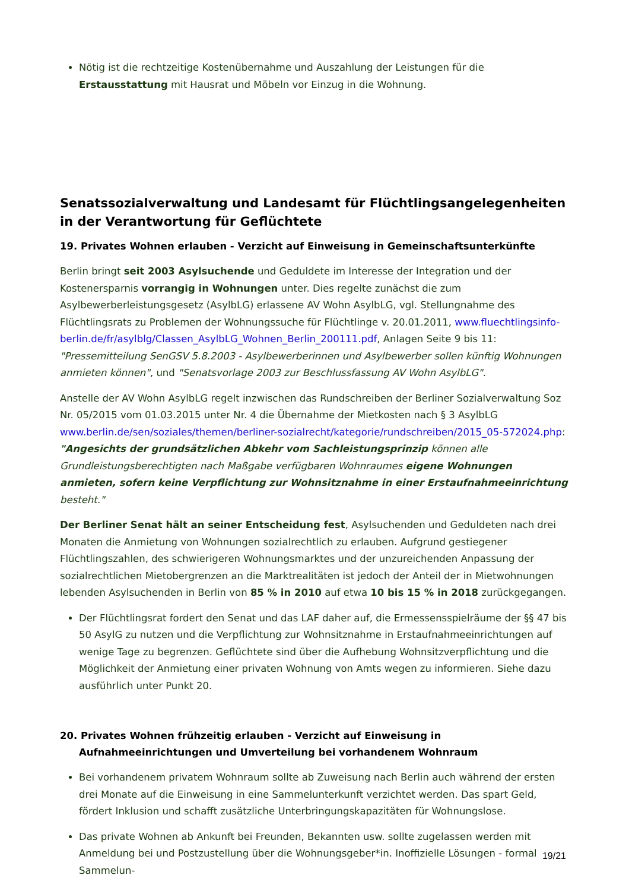Nötig ist die rechtzeitige Kostenübernahme und Auszahlung der Leistungen für die Erstausstattung mit Hausrat und Möbeln vor Einzug in die Wohnung.
Senatssozialverwaltung und Landesamt für Flüchtlingsangelegenheiten in der Verantwortung für Geflüchtete
19. Privates Wohnen erlauben - Verzicht auf Einweisung in Gemeinschaftsunterkünfte
Berlin bringt seit 2003 Asylsuchende und Geduldete im Interesse der Integration und der Kostenersparnis vorrangig in Wohnungen unter. Dies regelte zunächst die zum Asylbewerberleistungsgesetz (AsylbLG) erlassene AV Wohn AsylbLG, vgl. Stellungnahme des Flüchtlingsrats zu Problemen der Wohnungssuche für Flüchtlinge v. 20.01.2011, www.fluechtlingsinfo-berlin.de/fr/asylblg/Classen_AsylbLG_Wohnen_Berlin_200111.pdf, Anlagen Seite 9 bis 11: "Pressemitteilung SenGSV 5.8.2003 - Asylbewerberinnen und Asylbewerber sollen künftig Wohnungen anmieten können", und "Senatsvorlage 2003 zur Beschlussfassung AV Wohn AsylbLG".
Anstelle der AV Wohn AsylbLG regelt inzwischen das Rundschreiben der Berliner Sozialverwaltung Soz Nr. 05/2015 vom 01.03.2015 unter Nr. 4 die Übernahme der Mietkosten nach § 3 AsylbLG www.berlin.de/sen/soziales/themen/berliner-sozialrecht/kategorie/rundschreiben/2015_05-572024.php: "Angesichts der grundsätzlichen Abkehr vom Sachleistungsprinzip können alle Grundleistungsberechtigten nach Maßgabe verfügbaren Wohnraumes eigene Wohnungen anmieten, sofern keine Verpflichtung zur Wohnsitznahme in einer Erstaufnahmeeinrichtung besteht."
Der Berliner Senat hält an seiner Entscheidung fest, Asylsuchenden und Geduldeten nach drei Monaten die Anmietung von Wohnungen sozialrechtlich zu erlauben. Aufgrund gestiegener Flüchtlingszahlen, des schwierigeren Wohnungsmarktes und der unzureichenden Anpassung der sozialrechtlichen Mietobergrenzen an die Marktrealitäten ist jedoch der Anteil der in Mietwohnungen lebenden Asylsuchenden in Berlin von 85 % in 2010 auf etwa 10 bis 15 % in 2018 zurückgegangen.
Der Flüchtlingsrat fordert den Senat und das LAF daher auf, die Ermessensspielräume der §§ 47 bis 50 AsylG zu nutzen und die Verpflichtung zur Wohnsitznahme in Erstaufnahmeeinrichtungen auf wenige Tage zu begrenzen. Geflüchtete sind über die Aufhebung Wohnsitzverpflichtung und die Möglichkeit der Anmietung einer privaten Wohnung von Amts wegen zu informieren. Siehe dazu ausführlich unter Punkt 20.
20. Privates Wohnen frühzeitig erlauben - Verzicht auf Einweisung in Aufnahmeeinrichtungen und Umverteilung bei vorhandenem Wohnraum
Bei vorhandenem privatem Wohnraum sollte ab Zuweisung nach Berlin auch während der ersten drei Monate auf die Einweisung in eine Sammelunterkunft verzichtet werden. Das spart Geld, fördert Inklusion und schafft zusätzliche Unterbringungskapazitäten für Wohnungslose.
Das private Wohnen ab Ankunft bei Freunden, Bekannten usw. sollte zugelassen werden mit Anmeldung bei und Postzustellung über die Wohnungsgeber*in. Inoffizielle Lösungen - formal Sammelun-
19/21